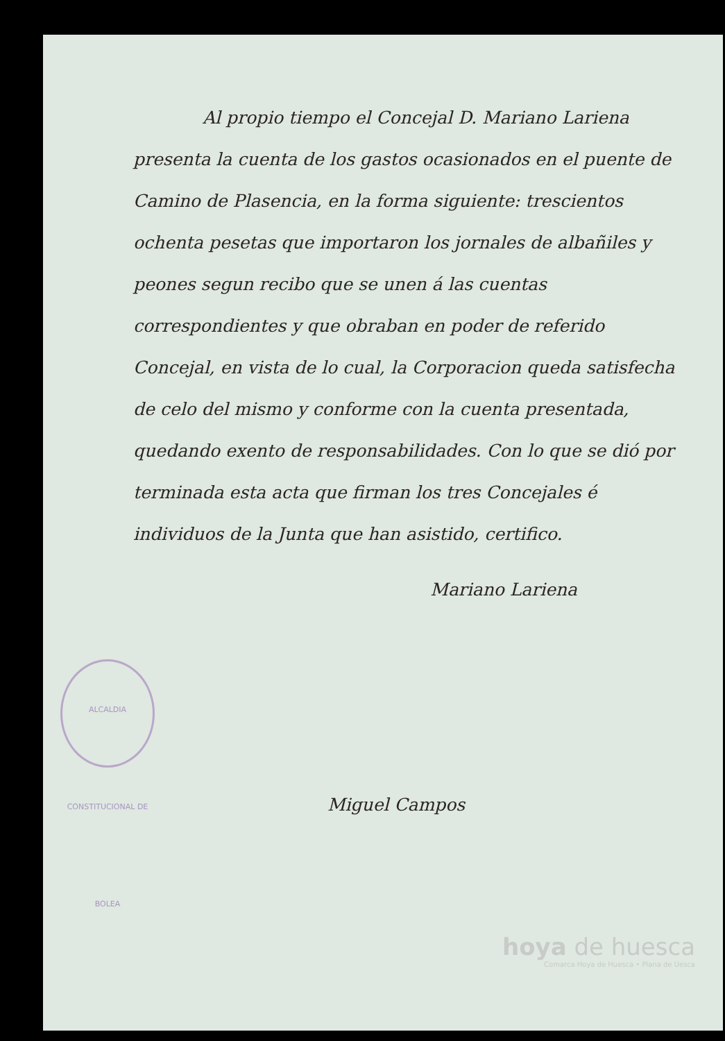ALCALDIA CONSTITUCIONAL DE BOLEA
Al propio tiempo el Concejal D. Mariano Lariena presenta la cuenta de los gastos ocasionados en el puente de Camino de Plasencia, en la forma siguiente: trescientos ochenta pesetas que importaron los jornales de albañiles y peones segun recibo que se unen á las cuentas correspondientes y que obraban en poder de referido Concejal, en vista de lo cual, la Corporacion queda satisfecha de celo del mismo y conforme con la cuenta presentada, quedando exento de responsabilidades. Con lo que se dió por terminada esta acta que firman los tres Concejales é individuos de la Junta que han asistido, certifico.
Mariano Lariena
Miguel Campos
hoya de huesca
Comarca Hoya de Huesca • Plana de Uesca